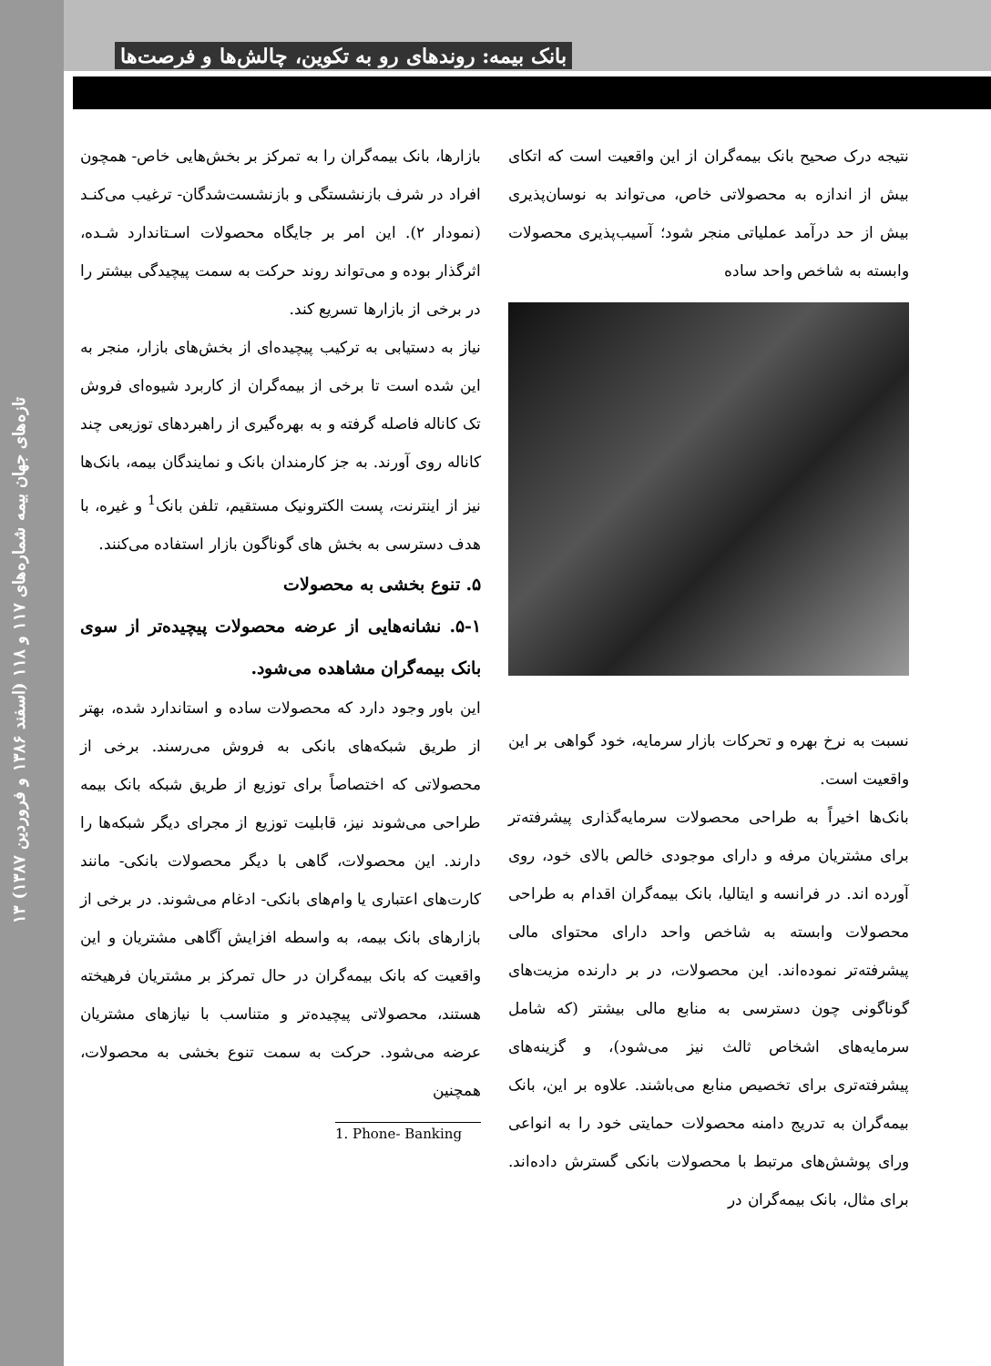تازه‌های جهان بیمه شماره‌های ۱۱۷ و ۱۱۸ (اسفند ۱۳۸۶ و فروردین ۱۳۸۷) ۱۳
بانک بیمه: روندهای رو به تکوین، چالش‌ها و فرصت‌ها
بازارها، بانک بیمه‌گران را به تمرکز بر بخش‌هایی خاص- همچون افراد در شرف بازنشستگی و بازنشست‌شدگان- ترغیب می‌کنـد (نمودار ۲). این امر بر جایگاه محصولات اسـتاندارد شـده، اثرگذار بوده و می‌تواند روند حرکت به سمت پیچیدگی بیشتر را در برخی از بازارها تسریع کند.
نیاز به دستیابی به ترکیب پیچیده‌ای از بخش‌های بازار، منجر به این شده است تا برخی از بیمه‌گران از کاربرد شیوه‌ای فروش تک کاناله فاصله گرفته و به بهره‌گیری از راهبردهای توزیعی چند کاناله روی آورند. به جز کارمندان بانک و نمایندگان بیمه، بانک‌ها نیز از اینترنت، پست الکترونیک مستقیم، تلفن بانک<sup>1</sup> و غیره، با هدف دسترسی به بخش های گوناگون بازار استفاده می‌کنند.
۵. تنوع بخشی به محصولات
۵-۱. نشانه‌هایی از عرضه محصولات پیچیده‌تر از سوی بانک بیمه‌گران مشاهده می‌شود.
این باور وجود دارد که محصولات ساده و استاندارد شده، بهتر از طریق شبکه‌های بانکی به فروش می‌رسند. برخی از محصولاتی که اختصاصاً برای توزیع از طریق شبکه بانک بیمه طراحی می‌شوند نیز، قابلیت توزیع از مجرای دیگر شبکه‌ها را دارند. این محصولات، گاهی با دیگر محصولات بانکی- مانند کارت‌های اعتباری یا وام‌های بانکی- ادغام می‌شوند. در برخی از بازارهای بانک بیمه، به واسطه افزایش آگاهی مشتریان و این واقعیت که بانک بیمه‌گران در حال تمرکز بر مشتریان فرهیخته هستند، محصولاتی پیچیده‌تر و متناسب با نیازهای مشتریان عرضه می‌شود. حرکت به سمت تنوع بخشی به محصولات، همچنین
1. Phone- Banking
نتیجه درک صحیح بانک بیمه‌گران از این واقعیت است که اتکای بیش از اندازه به محصولاتی خاص، می‌تواند به نوسان‌پذیری بیش از حد درآمد عملیاتی منجر شود؛ آسیب‌پذیری محصولات وابسته به شاخص واحد ساده
نسبت به نرخ بهره و تحرکات بازار سرمایه، خود گواهی بر این واقعیت است.
بانک‌ها اخیراً به طراحی محصولات سرمایه‌گذاری پیشرفته‌تر برای مشتریان مرفه و دارای موجودی خالص بالای خود، روی آورده اند. در فرانسه و ایتالیا، بانک بیمه‌گران اقدام به طراحی محصولات وابسته به شاخص واحد دارای محتوای مالی پیشرفته‌تر نموده‌اند. این محصولات، در بر دارنده مزیت‌های گوناگونی چون دسترسی به منابع مالی بیشتر (که شامل سرمایه‌های اشخاص ثالث نیز می‌شود)، و گزینه‌های پیشرفته‌تری برای تخصیص منابع می‌باشند. علاوه بر این، بانک بیمه‌گران به تدریج دامنه محصولات حمایتی خود را به انواعی ورای پوشش‌های مرتبط با محصولات بانکی گسترش داده‌اند. برای مثال، بانک بیمه‌گران در